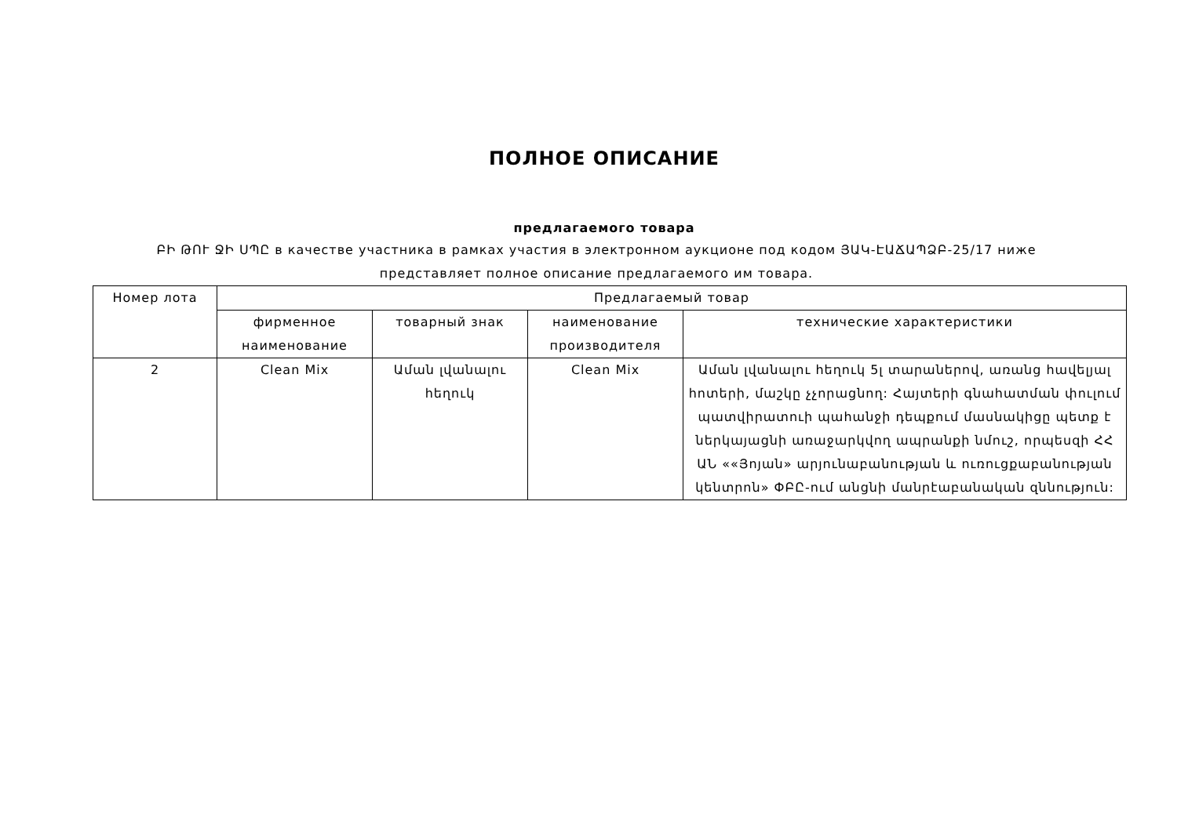ПОЛНОЕ ОПИСАНИЕ
предлагаемого товара
ԲԻ ԹՈՒ ՋԻ ՍՊԸ в качестве участника в рамках участия в электронном аукционе под кодом ՅԱԿ-ԷԱՃԱՊՁԲ-25/17 ниже представляет полное описание предлагаемого им товара.
| Номер лота | Предлагаемый товар | | | |
| --- | --- | --- | --- | --- |
| | фирменное наименование | товарный знак | наименование производителя | технические характеристики |
| 2 | Clean Mix | Աման լվանալու հեղուկ | Clean Mix | Աման լվանալու հեղուկ 5լ տարաներով, առանց հավելյալ հոտերի, մաշկը չչորացնող: Հայտերի գնահատման փուլում պատվիրատուի պահանջի դեպքում մասնակիցը պետք է ներկայացնի առաջարկվող ապրանքի նմուշ, որպեսզի ՀՀ ԱՆ ««Յոյան» արյունաբանության և ուռուցքաբանության կենտրոն» ՓԲԸ-ում անցնի մանրէաբանական զննություն: |